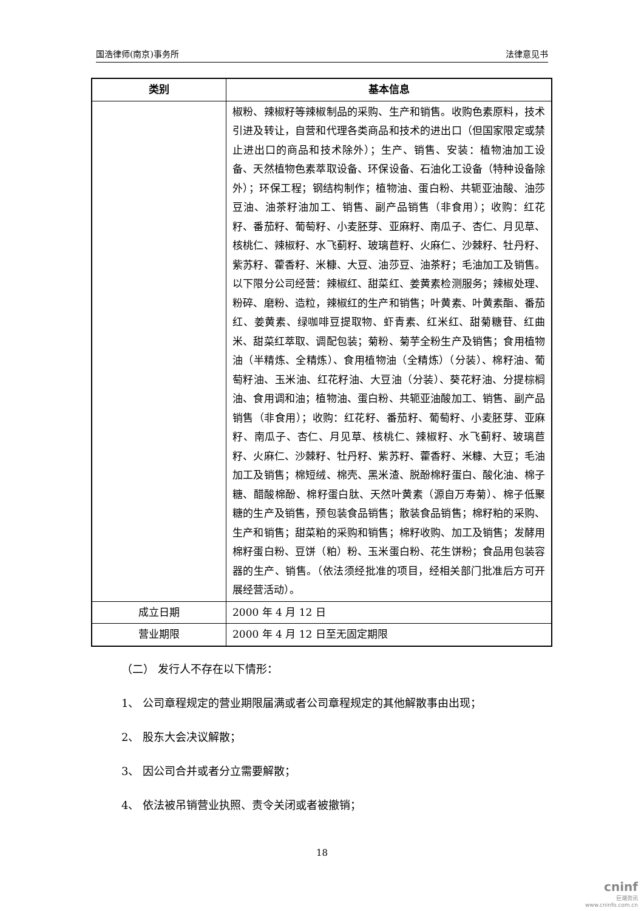国浩律师(南京)事务所 法律意见书
| 类别 | 基本信息 |
| --- | --- |
| | 椒粉、辣椒籽等辣椒制品的采购、生产和销售。收购色素原料，技术引进及转让，自营和代理各类商品和技术的进出口（但国家限定或禁止进出口的商品和技术除外）；生产、销售、安装：植物油加工设备、天然植物色素萃取设备、环保设备、石油化工设备（特种设备除外）；环保工程；钢结构制作；植物油、蛋白粉、共轭亚油酸、油莎豆油、油茶籽油加工、销售、副产品销售（非食用）；收购：红花籽、番茄籽、葡萄籽、小麦胚芽、亚麻籽、南瓜子、杏仁、月见草、核桃仁、辣椒籽、水飞蓟籽、玻璃苣籽、火麻仁、沙棘籽、牡丹籽、紫苏籽、藿香籽、米糠、大豆、油莎豆、油茶籽；毛油加工及销售。以下限分公司经营：辣椒红、甜菜红、姜黄素检测服务；辣椒处理、粉碎、磨粉、造粒，辣椒红的生产和销售；叶黄素、叶黄素酯、番茄红、姜黄素、绿咖啡豆提取物、虾青素、红米红、甜菊糖苷、红曲米、甜菜红萃取、调配包装；菊粉、菊芋全粉生产及销售；食用植物油（半精炼、全精炼）、食用植物油（全精炼）（分装）、棉籽油、葡萄籽油、玉米油、红花籽油、大豆油（分装）、葵花籽油、分提棕榈油、食用调和油；植物油、蛋白粉、共轭亚油酸加工、销售、副产品销售（非食用）；收购：红花籽、番茄籽、葡萄籽、小麦胚芽、亚麻籽、南瓜子、杏仁、月见草、核桃仁、辣椒籽、水飞蓟籽、玻璃苣籽、火麻仁、沙棘籽、牡丹籽、紫苏籽、藿香籽、米糠、大豆；毛油加工及销售；棉短绒、棉壳、黑米渣、脱酚棉籽蛋白、酸化油、棉子糖、醋酸棉酚、棉籽蛋白肽、天然叶黄素（源自万寿菊）、棉子低聚糖的生产及销售，预包装食品销售；散装食品销售；棉籽粕的采购、生产和销售；甜菜粕的采购和销售；棉籽收购、加工及销售；发酵用棉籽蛋白粉、豆饼（粕）粉、玉米蛋白粉、花生饼粉；食品用包装容器的生产、销售。（依法须经批准的项目，经相关部门批准后方可开展经营活动）。 |
| 成立日期 | 2000 年 4 月 12 日 |
| 营业期限 | 2000 年 4 月 12 日至无固定期限 |
（二） 发行人不存在以下情形：
1、 公司章程规定的营业期限届满或者公司章程规定的其他解散事由出现；
2、 股东大会决议解散；
3、 因公司合并或者分立需要解散；
4、 依法被吊销营业执照、责令关闭或者被撤销；
18
cninf
巨潮资讯
www.cninfo.com.cn